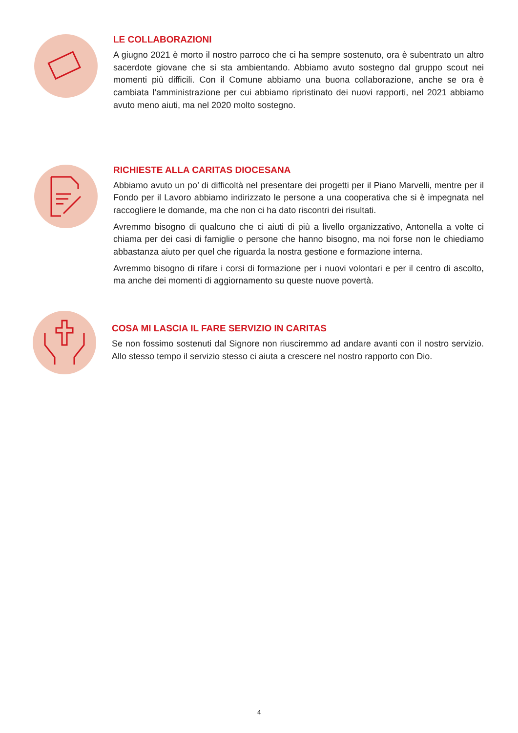LE COLLABORAZIONI
A giugno 2021 è morto il nostro parroco che ci ha sempre sostenuto, ora è subentrato un altro sacerdote giovane che si sta ambientando. Abbiamo avuto sostegno dal gruppo scout nei momenti più difficili. Con il Comune abbiamo una buona collaborazione, anche se ora è cambiata l’amministrazione per cui abbiamo ripristinato dei nuovi rapporti, nel 2021 abbiamo avuto meno aiuti, ma nel 2020 molto sostegno.
RICHIESTE ALLA CARITAS DIOCESANA
Abbiamo avuto un po’ di difficoltà nel presentare dei progetti per il Piano Marvelli, mentre per il Fondo per il Lavoro abbiamo indirizzato le persone a una cooperativa che si è impegnata nel raccogliere le domande, ma che non ci ha dato riscontri dei risultati.
Avremmo bisogno di qualcuno che ci aiuti di più a livello organizzativo, Antonella a volte ci chiama per dei casi di famiglie o persone che hanno bisogno, ma noi forse non le chiediamo abbastanza aiuto per quel che riguarda la nostra gestione e formazione interna.
Avremmo bisogno di rifare i corsi di formazione per i nuovi volontari e per il centro di ascolto, ma anche dei momenti di aggiornamento su queste nuove povertà.
COSA MI LASCIA IL FARE SERVIZIO IN CARITAS
Se non fossimo sostenuti dal Signore non riusciremmo ad andare avanti con il nostro servizio. Allo stesso tempo il servizio stesso ci aiuta a crescere nel nostro rapporto con Dio.
4